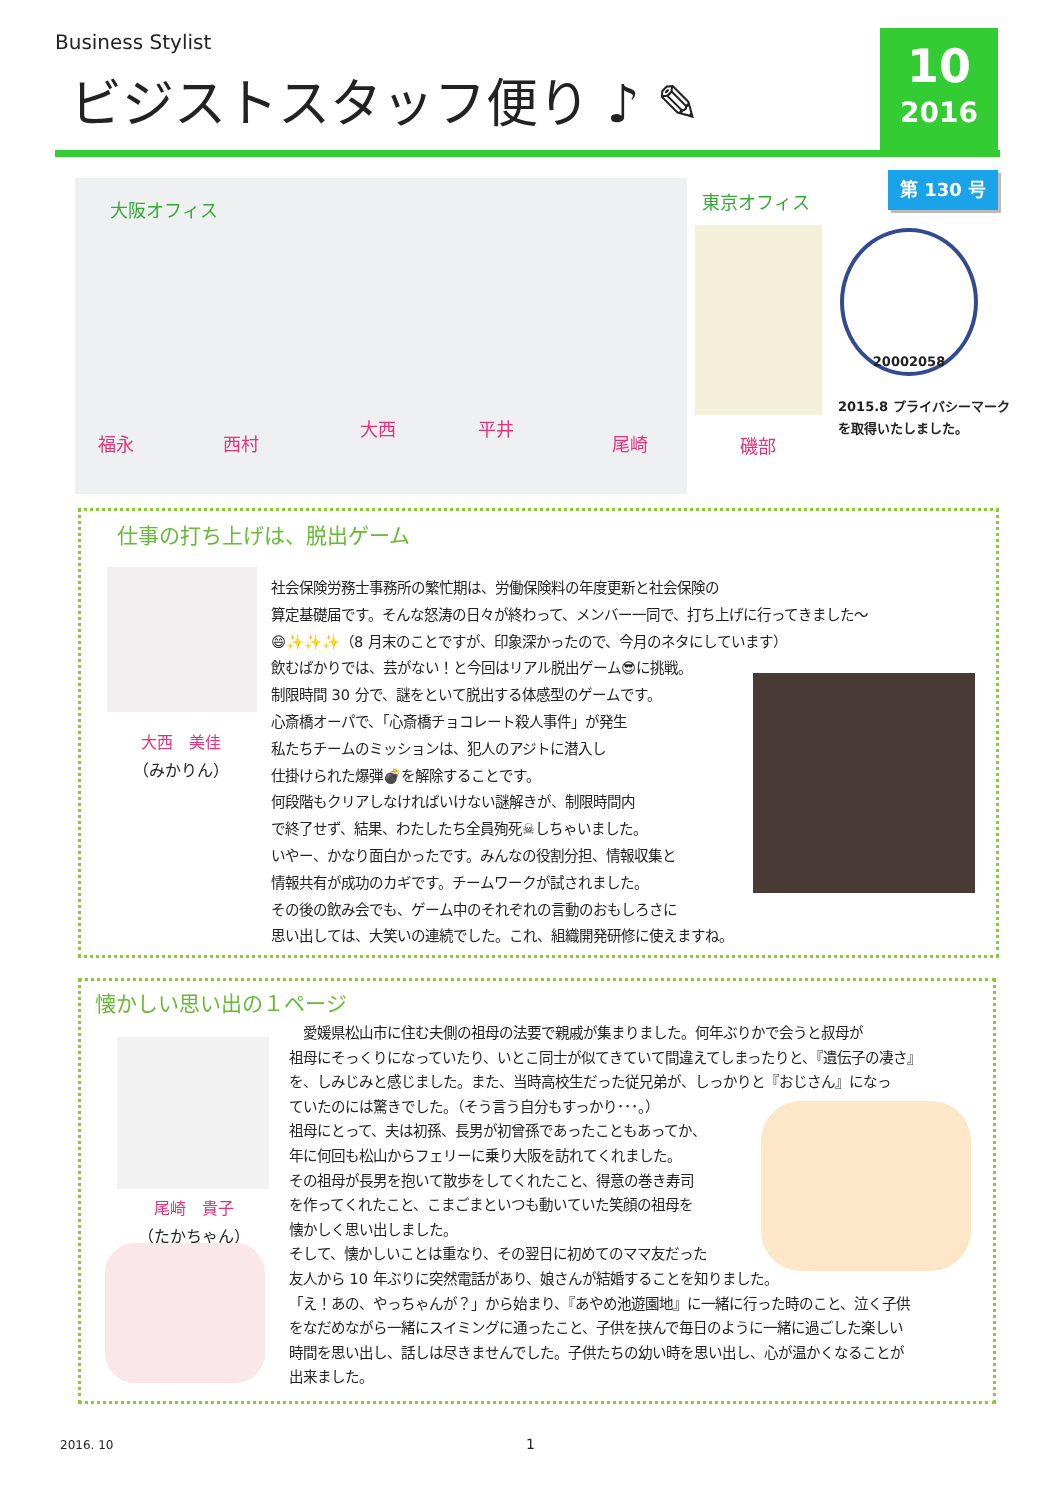Business Stylist
ビジストスタッフ便り ♪ ✎
10
2016
第 130 号
大阪オフィス
福永 西村
大西 平井
尾崎
東京オフィス
磯部
20002058
2015.8 プライバシーマーク
を取得いたしました。
仕事の打ち上げは、脱出ゲーム
大西　美佳
（みかりん）
社会保険労務士事務所の繁忙期は、労働保険料の年度更新と社会保険の
算定基礎届です。そんな怒涛の日々が終わって、メンバー一同で、打ち上げに行ってきました～
😄✨✨✨（8 月末のことですが、印象深かったので、今月のネタにしています）
飲むばかりでは、芸がない！と今回はリアル脱出ゲーム😎に挑戦。
制限時間 30 分で、謎をといて脱出する体感型のゲームです。
心斎橋オーパで、「心斎橋チョコレート殺人事件」が発生
私たちチームのミッションは、犯人のアジトに潜入し
仕掛けられた爆弾💣を解除することです。
何段階もクリアしなければいけない謎解きが、制限時間内
で終了せず、結果、わたしたち全員殉死☠しちゃいました。
いやー、かなり面白かったです。みんなの役割分担、情報収集と
情報共有が成功のカギです。チームワークが試されました。
その後の飲み会でも、ゲーム中のそれぞれの言動のおもしろさに
思い出しては、大笑いの連続でした。これ、組織開発研修に使えますね。
懐かしい思い出の１ページ
尾崎　貴子
（たかちゃん）
　愛媛県松山市に住む夫側の祖母の法要で親戚が集まりました。何年ぶりかで会うと叔母が
祖母にそっくりになっていたり、いとこ同士が似てきていて間違えてしまったりと、『遺伝子の凄さ』
を、しみじみと感じました。また、当時高校生だった従兄弟が、しっかりと『おじさん』になっ
ていたのには驚きでした。（そう言う自分もすっかり･･･。）
祖母にとって、夫は初孫、長男が初曾孫であったこともあってか、
年に何回も松山からフェリーに乗り大阪を訪れてくれました。
その祖母が長男を抱いて散歩をしてくれたこと、得意の巻き寿司
を作ってくれたこと、こまごまといつも動いていた笑顔の祖母を
懐かしく思い出しました。
そして、懐かしいことは重なり、その翌日に初めてのママ友だった
友人から 10 年ぶりに突然電話があり、娘さんが結婚することを知りました。
「え！あの、やっちゃんが？」から始まり、『あやめ池遊園地』に一緒に行った時のこと、泣く子供
をなだめながら一緒にスイミングに通ったこと、子供を挟んで毎日のように一緒に過ごした楽しい
時間を思い出し、話しは尽きませんでした。子供たちの幼い時を思い出し、心が温かくなることが
出来ました。
2016. 10 1